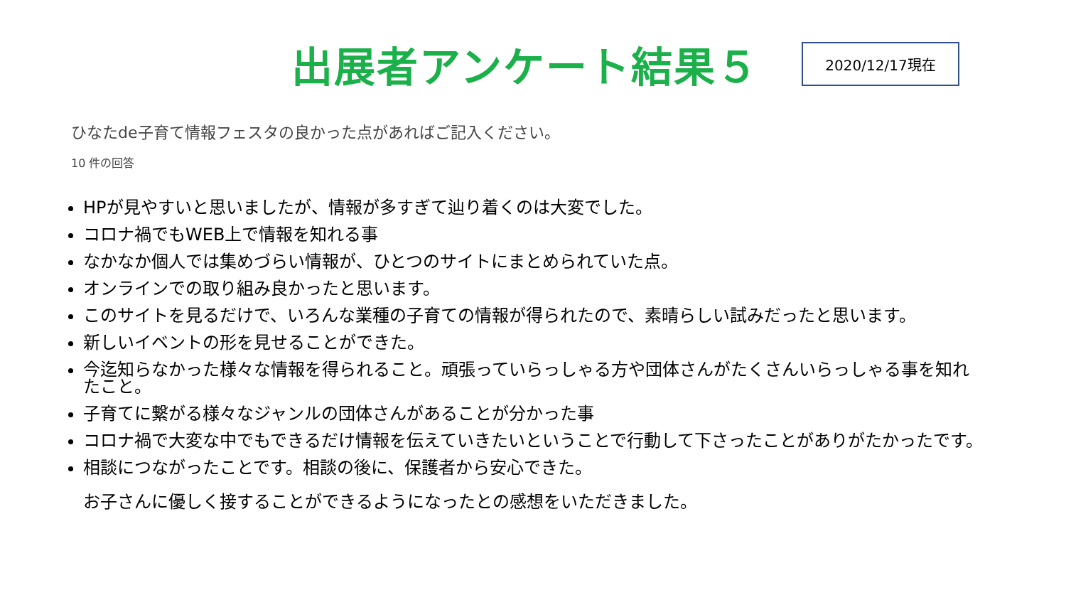出展者アンケート結果５
2020/12/17現在
ひなたde子育て情報フェスタの良かった点があればご記入ください。
10 件の回答
HPが見やすいと思いましたが、情報が多すぎて辿り着くのは大変でした。
コロナ禍でもWEB上で情報を知れる事
なかなか個人では集めづらい情報が、ひとつのサイトにまとめられていた点。
オンラインでの取り組み良かったと思います。
このサイトを見るだけで、いろんな業種の子育ての情報が得られたので、素晴らしい試みだったと思います。
新しいイベントの形を見せることができた。
今迄知らなかった様々な情報を得られること。頑張っていらっしゃる方や団体さんがたくさんいらっしゃる事を知れたこと。
子育てに繋がる様々なジャンルの団体さんがあることが分かった事
コロナ禍で大変な中でもできるだけ情報を伝えていきたいということで行動して下さったことがありがたかったです。
相談につながったことです。相談の後に、保護者から安心できた。
お子さんに優しく接することができるようになったとの感想をいただきました。